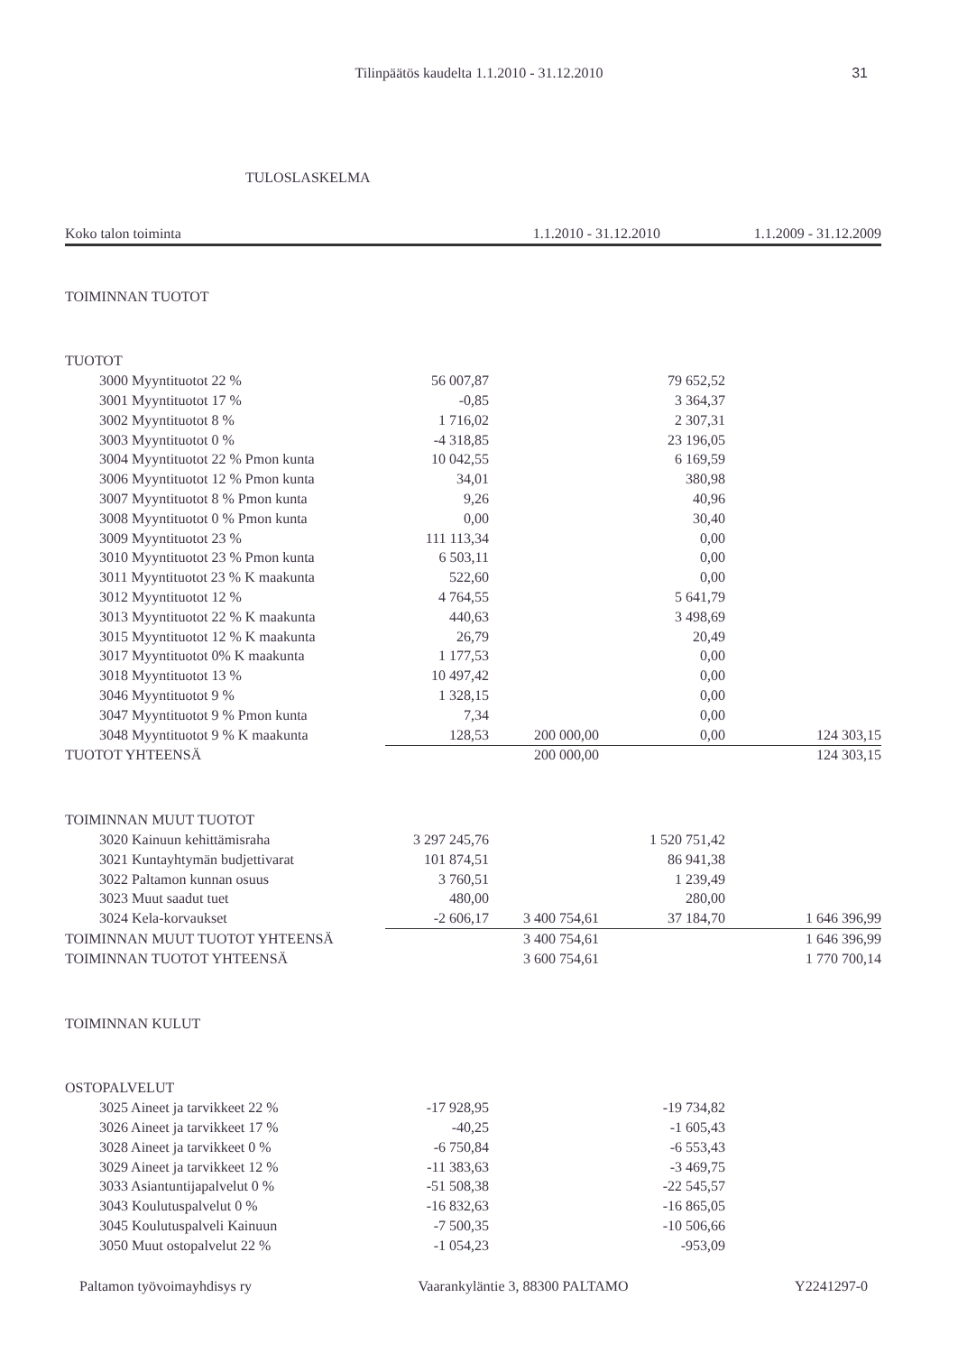Tilinpäätös kaudelta 1.1.2010 - 31.12.2010
31
TULOSLASKELMA
| Koko talon toiminta | 1.1.2010 - 31.12.2010 | 1.1.2009 - 31.12.2009 |
| --- | --- | --- |
| TOIMINNAN TUOTOT | | | | |
| TUOTOT | | | | |
| 3000 Myyntituotot 22 % | 56 007,87 | | 79 652,52 | |
| 3001 Myyntituotot 17 % | -0,85 | | 3 364,37 | |
| 3002 Myyntituotot 8 % | 1 716,02 | | 2 307,31 | |
| 3003 Myyntituotot 0 % | -4 318,85 | | 23 196,05 | |
| 3004 Myyntituotot 22 % Pmon kunta | 10 042,55 | | 6 169,59 | |
| 3006 Myyntituotot 12 % Pmon kunta | 34,01 | | 380,98 | |
| 3007 Myyntituotot 8 % Pmon kunta | 9,26 | | 40,96 | |
| 3008 Myyntituotot 0 % Pmon kunta | 0,00 | | 30,40 | |
| 3009 Myyntituotot 23 % | 111 113,34 | | 0,00 | |
| 3010 Myyntituotot 23 % Pmon kunta | 6 503,11 | | 0,00 | |
| 3011 Myyntituotot 23 % K maakunta | 522,60 | | 0,00 | |
| 3012 Myyntituotot 12 % | 4 764,55 | | 5 641,79 | |
| 3013 Myyntituotot 22 % K maakunta | 440,63 | | 3 498,69 | |
| 3015 Myyntituotot 12 % K maakunta | 26,79 | | 20,49 | |
| 3017 Myyntituotot 0% K maakunta | 1 177,53 | | 0,00 | |
| 3018 Myyntituotot 13 % | 10 497,42 | | 0,00 | |
| 3046 Myyntituotot 9 % | 1 328,15 | | 0,00 | |
| 3047 Myyntituotot 9 % Pmon kunta | 7,34 | | 0,00 | |
| 3048 Myyntituotot 9 % K maakunta | 128,53 | 200 000,00 | 0,00 | 124 303,15 |
| TUOTOT YHTEENSÄ | | 200 000,00 | | 124 303,15 |
| TOIMINNAN MUUT TUOTOT | | | | |
| 3020 Kainuun kehittämisraha | 3 297 245,76 | | 1 520 751,42 | |
| 3021 Kuntayhtymän budjettivarat | 101 874,51 | | 86 941,38 | |
| 3022 Paltamon kunnan osuus | 3 760,51 | | 1 239,49 | |
| 3023 Muut saadut tuet | 480,00 | | 280,00 | |
| 3024 Kela-korvaukset | -2 606,17 | 3 400 754,61 | 37 184,70 | 1 646 396,99 |
| TOIMINNAN MUUT TUOTOT YHTEENSÄ | | 3 400 754,61 | | 1 646 396,99 |
| TOIMINNAN TUOTOT YHTEENSÄ | | 3 600 754,61 | | 1 770 700,14 |
| TOIMINNAN KULUT | | | | |
| OSTOPALVELUT | | | | |
| 3025 Aineet ja tarvikkeet 22 % | -17 928,95 | | -19 734,82 | |
| 3026 Aineet ja tarvikkeet 17 % | -40,25 | | -1 605,43 | |
| 3028 Aineet ja tarvikkeet 0 % | -6 750,84 | | -6 553,43 | |
| 3029 Aineet ja tarvikkeet 12 % | -11 383,63 | | -3 469,75 | |
| 3033 Asiantuntijapalvelut 0 % | -51 508,38 | | -22 545,57 | |
| 3043 Koulutuspalvelut 0 % | -16 832,63 | | -16 865,05 | |
| 3045 Koulutuspalveli Kainuun | -7 500,35 | | -10 506,66 | |
| 3050 Muut ostopalvelut 22 % | -1 054,23 | | -953,09 | |
Paltamon työvoimayhdisys ry Vaarankyläntie 3, 88300 PALTAMO Y2241297-0